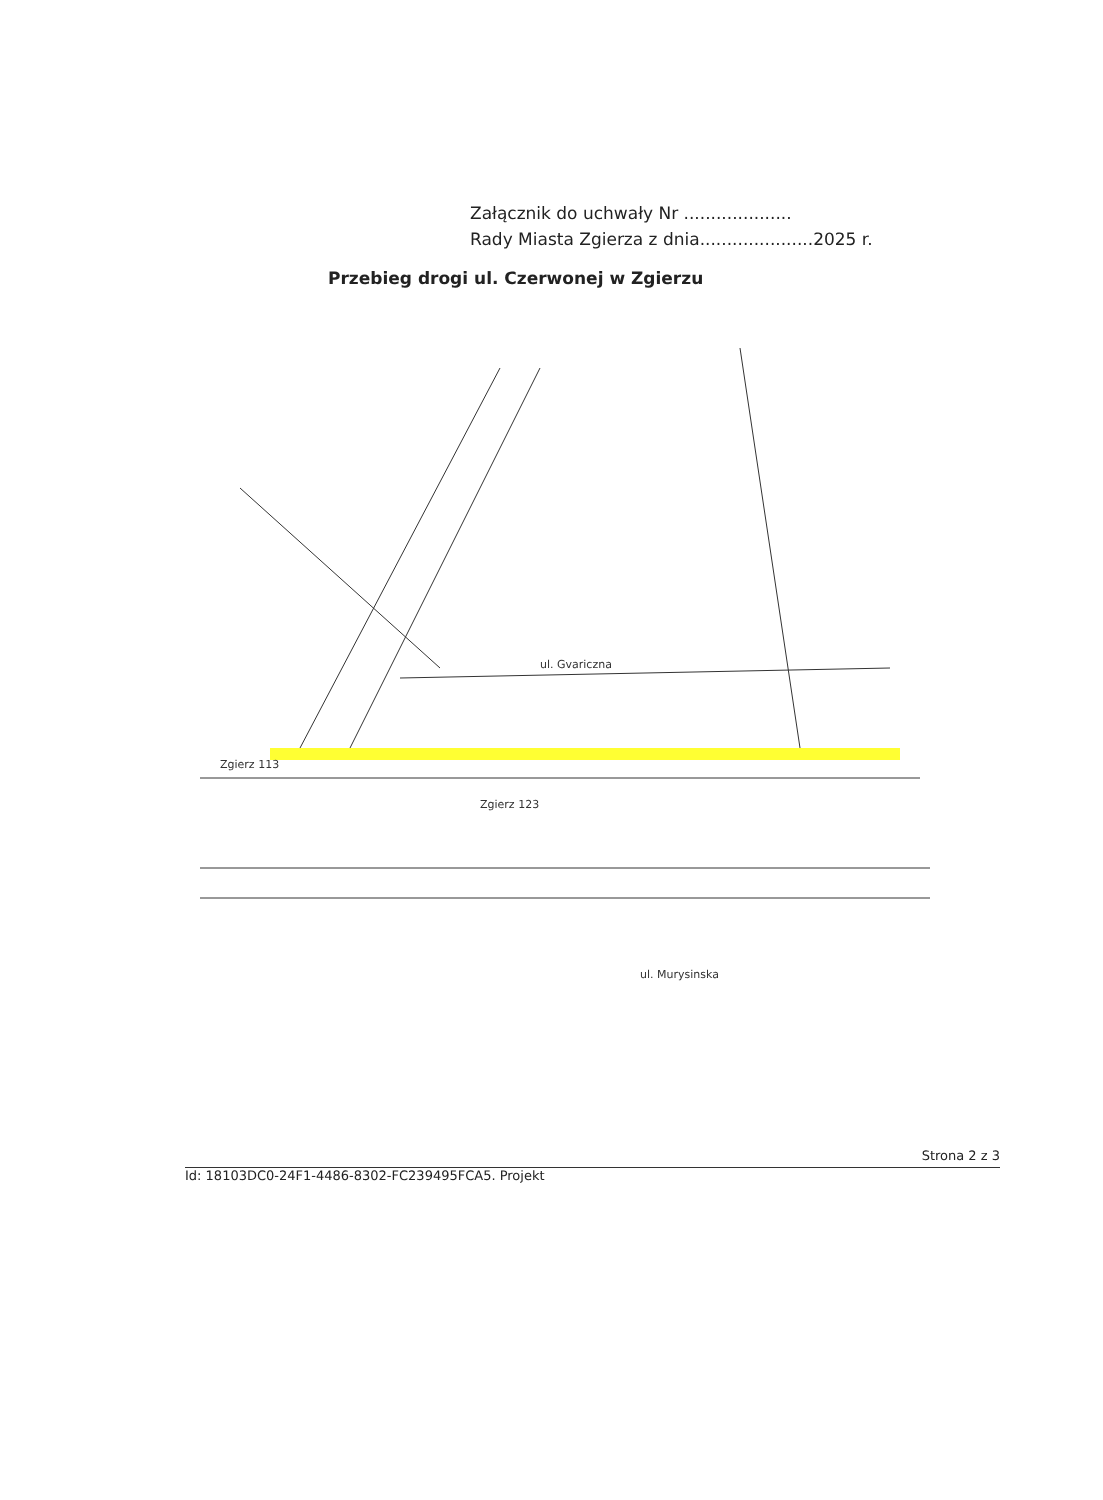Załącznik do uchwały Nr ....................
Rady Miasta Zgierza z dnia.....................2025 r.
Przebieg drogi ul. Czerwonej w Zgierzu
ul. Gvariczna
ul. Murysinska
Zgierz 113
Zgierz 123
Strona 2 z 3
Id: 18103DC0-24F1-4486-8302-FC239495FCA5. Projekt